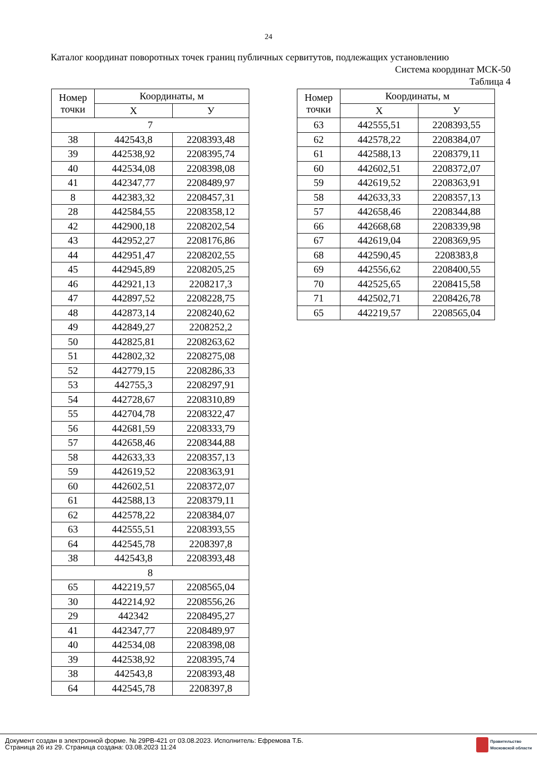24
Каталог координат поворотных точек границ публичных сервитутов, подлежащих установлению
Система координат МСК-50
Таблица 4
| Номер точки | Координаты, м | |
| --- | --- | --- |
| | X | У |
| 7 | | |
| 38 | 442543,8 | 2208393,48 |
| 39 | 442538,92 | 2208395,74 |
| 40 | 442534,08 | 2208398,08 |
| 41 | 442347,77 | 2208489,97 |
| 8 | 442383,32 | 2208457,31 |
| 28 | 442584,55 | 2208358,12 |
| 42 | 442900,18 | 2208202,54 |
| 43 | 442952,27 | 2208176,86 |
| 44 | 442951,47 | 2208202,55 |
| 45 | 442945,89 | 2208205,25 |
| 46 | 442921,13 | 2208217,3 |
| 47 | 442897,52 | 2208228,75 |
| 48 | 442873,14 | 2208240,62 |
| 49 | 442849,27 | 2208252,2 |
| 50 | 442825,81 | 2208263,62 |
| 51 | 442802,32 | 2208275,08 |
| 52 | 442779,15 | 2208286,33 |
| 53 | 442755,3 | 2208297,91 |
| 54 | 442728,67 | 2208310,89 |
| 55 | 442704,78 | 2208322,47 |
| 56 | 442681,59 | 2208333,79 |
| 57 | 442658,46 | 2208344,88 |
| 58 | 442633,33 | 2208357,13 |
| 59 | 442619,52 | 2208363,91 |
| 60 | 442602,51 | 2208372,07 |
| 61 | 442588,13 | 2208379,11 |
| 62 | 442578,22 | 2208384,07 |
| 63 | 442555,51 | 2208393,55 |
| 64 | 442545,78 | 2208397,8 |
| 38 | 442543,8 | 2208393,48 |
| 8 | | |
| 65 | 442219,57 | 2208565,04 |
| 30 | 442214,92 | 2208556,26 |
| 29 | 442342 | 2208495,27 |
| 41 | 442347,77 | 2208489,97 |
| 40 | 442534,08 | 2208398,08 |
| 39 | 442538,92 | 2208395,74 |
| 38 | 442543,8 | 2208393,48 |
| 64 | 442545,78 | 2208397,8 |
| Номер точки | Координаты, м | |
| --- | --- | --- |
| | X | У |
| 63 | 442555,51 | 2208393,55 |
| 62 | 442578,22 | 2208384,07 |
| 61 | 442588,13 | 2208379,11 |
| 60 | 442602,51 | 2208372,07 |
| 59 | 442619,52 | 2208363,91 |
| 58 | 442633,33 | 2208357,13 |
| 57 | 442658,46 | 2208344,88 |
| 66 | 442668,68 | 2208339,98 |
| 67 | 442619,04 | 2208369,95 |
| 68 | 442590,45 | 2208383,8 |
| 69 | 442556,62 | 2208400,55 |
| 70 | 442525,65 | 2208415,58 |
| 71 | 442502,71 | 2208426,78 |
| 65 | 442219,57 | 2208565,04 |
Документ создан в электронной форме. № 29РВ-421 от 03.08.2023. Исполнитель: Ефремова Т.Б.
Страница 26 из 29. Страница создана: 03.08.2023 11:24
Правительство
Московской области